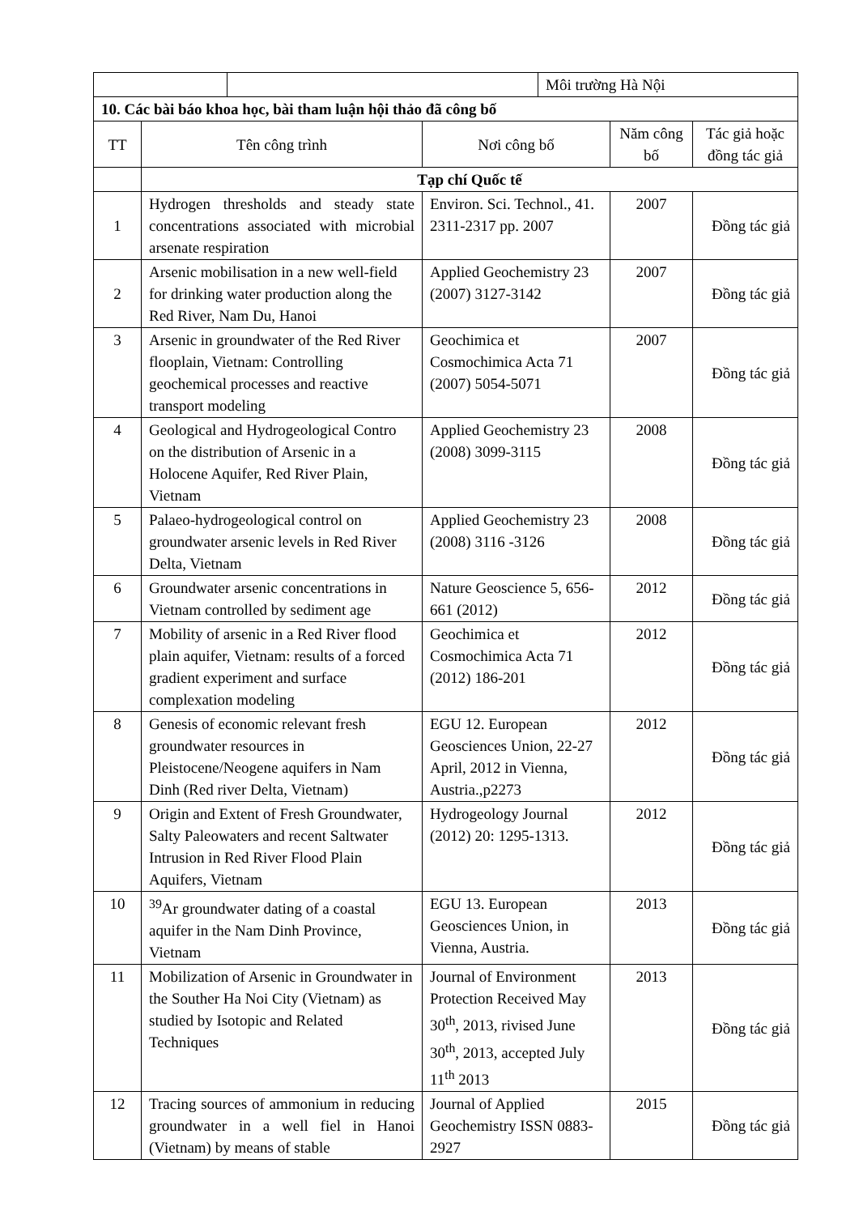| | | Môi trường Hà Nội |
| 10. Các bài báo khoa học, bài tham luận hội thảo đã công bố | | | | |
| TT | Tên công trình | Nơi công bố | Năm công bố | Tác giả hoặc đồng tác giả |
| | Tạp chí Quốc tế | | | |
| 1 | Hydrogen thresholds and steady state concentrations associated with microbial arsenate respiration | Environ. Sci. Technol., 41. 2311-2317 pp. 2007 | 2007 | Đồng tác giả |
| 2 | Arsenic mobilisation in a new well-field for drinking water production along the Red River, Nam Du, Hanoi | Applied Geochemistry 23 (2007) 3127-3142 | 2007 | Đồng tác giả |
| 3 | Arsenic in groundwater of the Red River flooplain, Vietnam: Controlling geochemical processes and reactive transport modeling | Geochimica et Cosmochimica Acta 71 (2007) 5054-5071 | 2007 | Đồng tác giả |
| 4 | Geological and Hydrogeological Contro on the distribution of Arsenic in a Holocene Aquifer, Red River Plain, Vietnam | Applied Geochemistry 23 (2008) 3099-3115 | 2008 | Đồng tác giả |
| 5 | Palaeo-hydrogeological control on groundwater arsenic levels in Red River Delta, Vietnam | Applied Geochemistry 23 (2008) 3116 -3126 | 2008 | Đồng tác giả |
| 6 | Groundwater arsenic concentrations in Vietnam controlled by sediment age | Nature Geoscience 5, 656-661 (2012) | 2012 | Đồng tác giả |
| 7 | Mobility of arsenic in a Red River flood plain aquifer, Vietnam: results of a forced gradient experiment and surface complexation modeling | Geochimica et Cosmochimica Acta 71 (2012) 186-201 | 2012 | Đồng tác giả |
| 8 | Genesis of economic relevant fresh groundwater resources in Pleistocene/Neogene aquifers in Nam Dinh (Red river Delta, Vietnam) | EGU 12. European Geosciences Union, 22-27 April, 2012 in Vienna, Austria.,p2273 | 2012 | Đồng tác giả |
| 9 | Origin and Extent of Fresh Groundwater, Salty Paleowaters and recent Saltwater Intrusion in Red River Flood Plain Aquifers, Vietnam | Hydrogeology Journal (2012) 20: 1295-1313. | 2012 | Đồng tác giả |
| 10 | <sup>39</sup>Ar groundwater dating of a coastal aquifer in the Nam Dinh Province, Vietnam | EGU 13. European Geosciences Union, in Vienna, Austria. | 2013 | Đồng tác giả |
| 11 | Mobilization of Arsenic in Groundwater in the Souther Ha Noi City (Vietnam) as studied by Isotopic and Related Techniques | Journal of Environment Protection Received May 30<sup>th</sup>, 2013, rivised June 30<sup>th</sup>, 2013, accepted July 11<sup>th</sup> 2013 | 2013 | Đồng tác giả |
| 12 | Tracing sources of ammonium in reducing groundwater in a well fiel in Hanoi (Vietnam) by means of stable | Journal of Applied Geochemistry ISSN 0883-2927 | 2015 | Đồng tác giả |